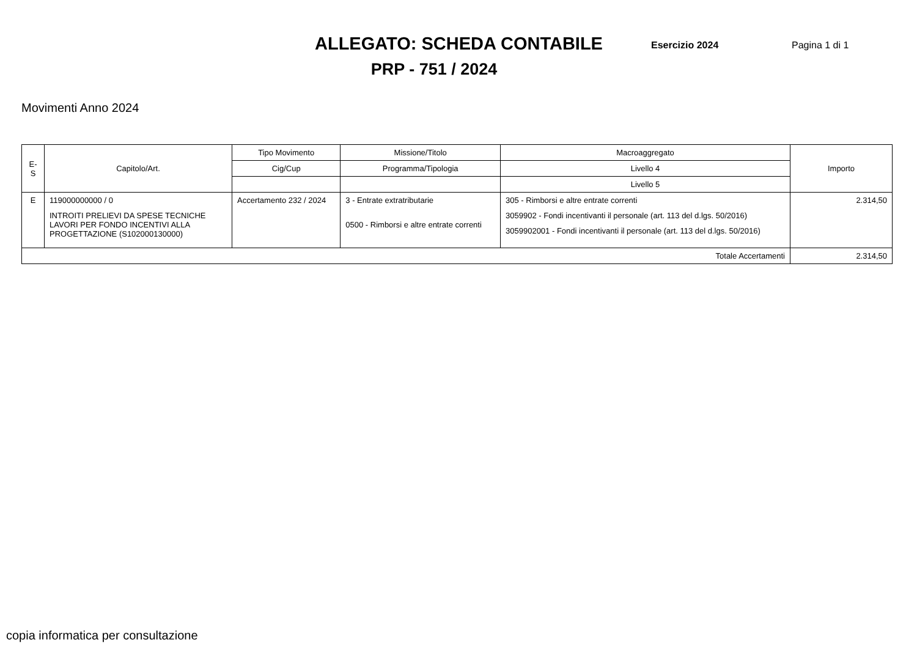ALLEGATO: SCHEDA CONTABILE
Esercizio 2024 Pagina 1 di 1
PRP - 751 / 2024
Movimenti Anno 2024
| E-S | Capitolo/Art. | Tipo Movimento | Missione/Titolo | Macroaggregato | Importo |
| --- | --- | --- | --- | --- | --- |
| | | Cig/Cup | Programma/Tipologia | Livello 4 | |
| | | | | Livello 5 | |
| E | 119000000000 / 0 INTROITI PRELIEVI DA SPESE TECNICHE LAVORI PER FONDO INCENTIVI ALLA PROGETTAZIONE (S102000130000) | Accertamento 232 / 2024 | 3 - Entrate extratributarie 0500 - Rimborsi e altre entrate correnti | 305 - Rimborsi e altre entrate correnti 3059902 - Fondi incentivanti il personale (art. 113 del d.lgs. 50/2016) 3059902001 - Fondi incentivanti il personale (art. 113 del d.lgs. 50/2016) | 2.314,50 |
| Totale Accertamenti | | | | | 2.314,50 |
copia informatica per consultazione